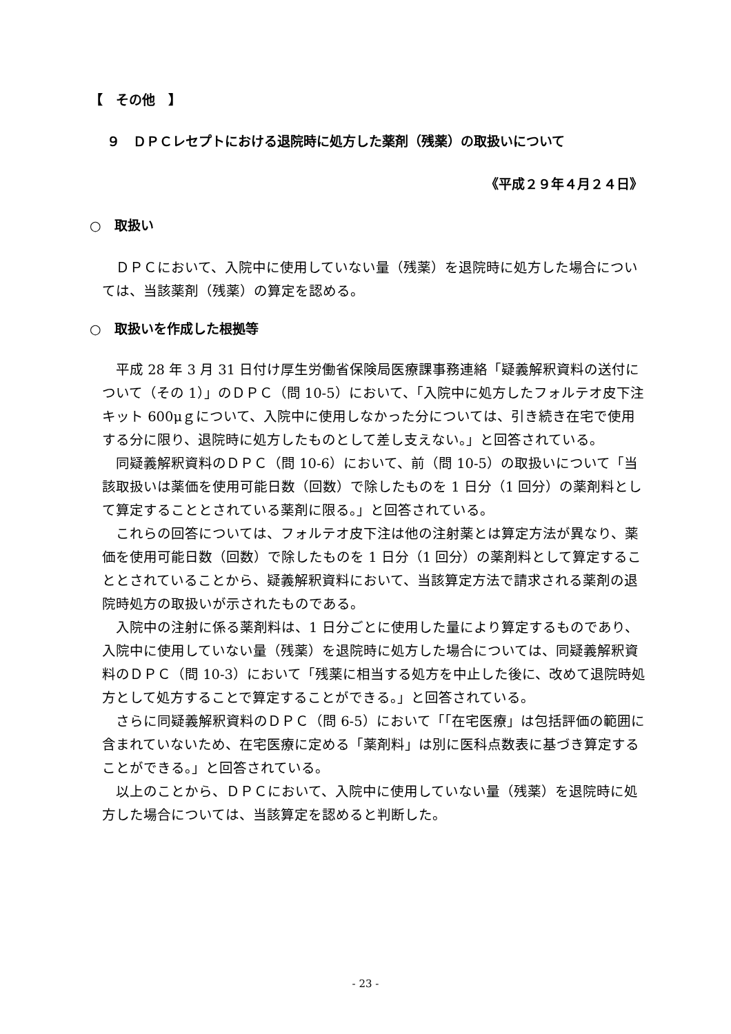【　その他　】
９　ＤＰＣレセプトにおける退院時に処方した薬剤（残薬）の取扱いについて
《平成２９年４月２４日》
○　取扱い
　ＤＰＣにおいて、入院中に使用していない量（残薬）を退院時に処方した場合については、当該薬剤（残薬）の算定を認める。
○　取扱いを作成した根拠等
　平成 28 年 3 月 31 日付け厚生労働省保険局医療課事務連絡「疑義解釈資料の送付について（その 1）」のＤＰＣ（問 10-5）において、「入院中に処方したフォルテオ皮下注キット 600μｇについて、入院中に使用しなかった分については、引き続き在宅で使用する分に限り、退院時に処方したものとして差し支えない。」と回答されている。
　同疑義解釈資料のＤＰＣ（問 10-6）において、前（問 10-5）の取扱いについて「当該取扱いは薬価を使用可能日数（回数）で除したものを 1 日分（1 回分）の薬剤料として算定することとされている薬剤に限る。」と回答されている。
　これらの回答については、フォルテオ皮下注は他の注射薬とは算定方法が異なり、薬価を使用可能日数（回数）で除したものを 1 日分（1 回分）の薬剤料として算定することとされていることから、疑義解釈資料において、当該算定方法で請求される薬剤の退院時処方の取扱いが示されたものである。
　入院中の注射に係る薬剤料は、1 日分ごとに使用した量により算定するものであり、入院中に使用していない量（残薬）を退院時に処方した場合については、同疑義解釈資料のＤＰＣ（問 10-3）において「残薬に相当する処方を中止した後に、改めて退院時処方として処方することで算定することができる。」と回答されている。
　さらに同疑義解釈資料のＤＰＣ（問 6-5）において「「在宅医療」は包括評価の範囲に含まれていないため、在宅医療に定める「薬剤料」は別に医科点数表に基づき算定することができる。」と回答されている。
　以上のことから、ＤＰＣにおいて、入院中に使用していない量（残薬）を退院時に処方した場合については、当該算定を認めると判断した。
- 23 -